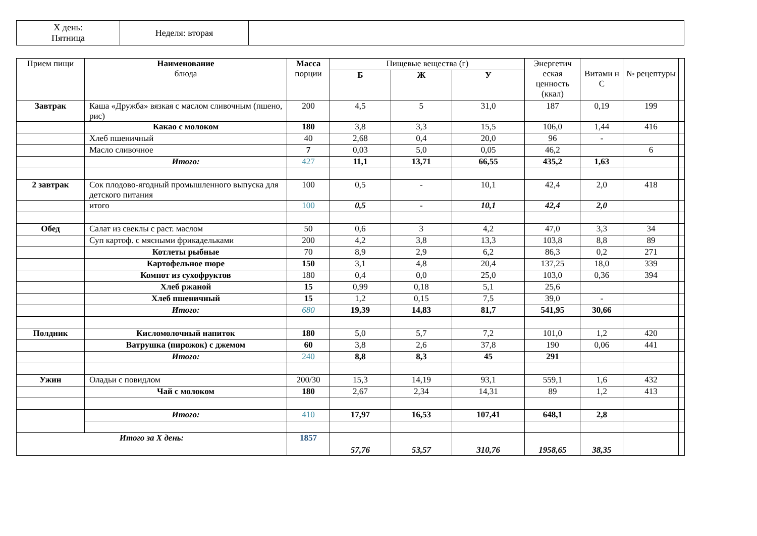| X день: Пятница | Неделя: вторая | |
| Прием пищи | Наименование блюда | Масса порции | Пищевые вещества (г) | | | Энергетич еская ценность (ккал) | Витами н С | № рецептуры | |
| | | | Б | Ж | У | | | | |
| Завтрак | Каша «Дружба» вязкая с маслом сливочным (пшено, рис) | 200 | 4,5 | 5 | 31,0 | 187 | 0,19 | 199 | |
| | Какао с молоком | 180 | 3,8 | 3,3 | 15,5 | 106,0 | 1,44 | 416 | |
| | Хлеб пшеничный | 40 | 2,68 | 0,4 | 20,0 | 96 | - | | |
| | Масло сливочное | 7 | 0,03 | 5,0 | 0,05 | 46,2 | | 6 | |
| | Итого: | 427 | 11,1 | 13,71 | 66,55 | 435,2 | 1,63 | | |
| 2 завтрак | Сок плодово-ягодный промышленного выпуска для детского питания | 100 | 0,5 | - | 10,1 | 42,4 | 2,0 | 418 | |
| | итого | 100 | 0,5 | - | 10,1 | 42,4 | 2,0 | | |
| Обед | Салат из свеклы с раст. маслом | 50 | 0,6 | 3 | 4,2 | 47,0 | 3,3 | 34 | |
| | Суп картоф. с мясными фрикадельками | 200 | 4,2 | 3,8 | 13,3 | 103,8 | 8,8 | 89 | |
| | Котлеты рыбные | 70 | 8,9 | 2,9 | 6,2 | 86,3 | 0,2 | 271 | |
| | Картофельное пюре | 150 | 3,1 | 4,8 | 20,4 | 137,25 | 18,0 | 339 | |
| | Компот из сухофруктов | 180 | 0,4 | 0,0 | 25,0 | 103,0 | 0,36 | 394 | |
| | Хлеб ржаной | 15 | 0,99 | 0,18 | 5,1 | 25,6 | | | |
| | Хлеб пшеничный | 15 | 1,2 | 0,15 | 7,5 | 39,0 | - | | |
| | Итого: | 680 | 19,39 | 14,83 | 81,7 | 541,95 | 30,66 | | |
| Полдник | Кисломолочный напиток | 180 | 5,0 | 5,7 | 7,2 | 101,0 | 1,2 | 420 | |
| | Ватрушка (пирожок) с джемом | 60 | 3,8 | 2,6 | 37,8 | 190 | 0,06 | 441 | |
| | Итого: | 240 | 8,8 | 8,3 | 45 | 291 | | | |
| Ужин | Оладьи с повидлом | 200/30 | 15,3 | 14,19 | 93,1 | 559,1 | 1,6 | 432 | |
| | Чай с молоком | 180 | 2,67 | 2,34 | 14,31 | 89 | 1,2 | 413 | |
| | Итого: | 410 | 17,97 | 16,53 | 107,41 | 648,1 | 2,8 | | |
| Итого за X день: | | 1857 | 57,76 | 53,57 | 310,76 | 1958,65 | 38,35 | | |